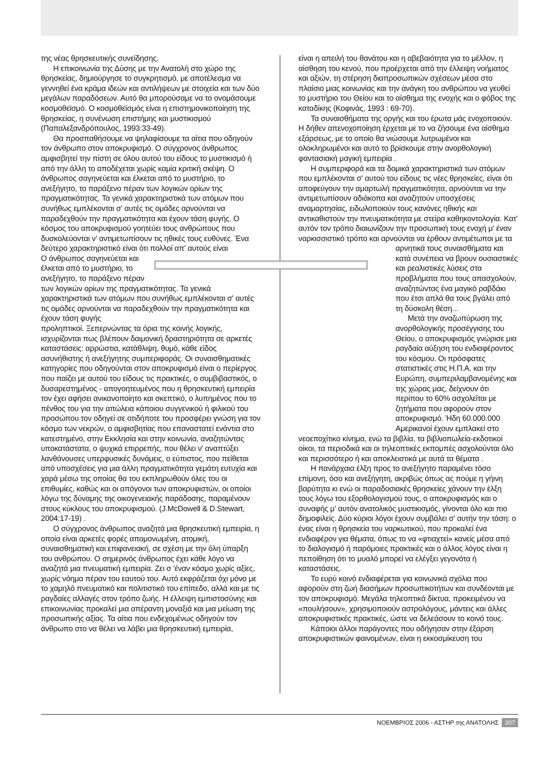της νέας θρησκευτικής συνείδησης.
Η επικοινωνία της Δύσης με την Ανατολή στο χώρο της θρησκείας, δημιούργησε το συγκρητισμό, με αποτέλεσμα να γεννηθεί ένα κράμα ιδεών και αντιλήψεων με στοιχεία και των δύο μεγάλων παραδόσεων. Αυτό θα μπορούσαμε να το ονομάσουμε κοσμοθεϊσμό. Ο κοσμοθεϊσμός είναι η επιστημονικοποίηση της θρησκείας, η συνένωση επιστήμης και μυστικισμού (Παπαλεξανδρόπουλος, 1993:33-49).
Θα προσπαθήσουμε να ψηλαφίσουμε τα αίτια που οδηγούν τον άνθρωπο στον αποκρυφισμό. Ο σύγχρονος άνθρωπος αμφισβητεί την πίστη σε όλου αυτού του είδους το μυστικισμό ή από την άλλη το αποδέχεται χωρίς καμία κριτική σκέψη. Ο άνθρωπος σαγηνεύεται και έλκεται από το μυστήριο, το ανεξήγητο, το παράξενο πέραν των λογικών ορίων της πραγματικότητας. Τα γενικά χαρακτηριστικά των ατόμων που συνήθως εμπλέκονται σ' αυτές τις ομάδες αρνούνται να παραδεχθούν την πραγματικότητα και έχουν τάση φυγής. Ο κόσμος του αποκρυφισμού γοητεύει τους ανθρώπους που δυσκολεύονται ν' αντιμετωπίσουν τις ηθικές τους ευθύνες. Ένα δεύτερο χαρακτηριστικό είναι ότι πολλοί απ' αυτούς είναι
Ο άνθρωπος σαγηνεύεται και έλκεται από το μυστήριο, το ανεξήγητο, το παράξενο πέραν των λογικών ορίων της πραγματικότητας. Τα γενικά χαρακτηριστικά των ατόμων που συνήθως εμπλέκονται σ' αυτές τις ομάδες αρνούνται να παραδεχθούν την πραγματικότητα και έχουν τάση φυγής
προληπτικοί. Ξεπερνώντας τα όρια της κοινής λογικής, ισχυρίζονται πως βλέπουν δαιμονική δραστηριότητα σε αρκετές καταστάσεις: αρρώστια, κατάθλιψη, θυμό, κάθε είδος ασυνήθιστης ή ανεξήγητης συμπεριφοράς. Οι συναισθηματικές κατηγορίες που οδηγούνται στον αποκρυφισμό είναι ο περίεργος που παίζει με αυτού του είδους τις πρακτικές, ο συμβιβαστικός, ο δυσαρεστημένος - απογοητευμένος που η θρησκευτική εμπειρία τον έχει αφήσει ανικανοποίητο και σκεπτικό, ο λυπημένος που το πένθος του για την απώλεια κάποιου συγγενικού ή φιλικού του προσώπου τον οδηγεί σε οτιδήποτε του προσφέρει γνώση για τον κόσμο των νεκρών, ο αμφισβητίας που επαναστατεί ενάντια στο κατεστημένο, στην Εκκλησία και στην κοινωνία, αναζητώντας υποκατάστατα, ο ψυχικά επιρρεπής, που θέλει ν' αναπτύξει λανθάνουσες υπερφυσικές δυνάμεις, ο εύπιστος, που πείθεται από υποσχέσεις για μια άλλη πραγματικότητα γεμάτη ευτυχία και χαρά μέσω της οποίας θα του εκπληρωθούν όλες του οι επιθυμίες, καθώς και οι απόγονοι των αποκρυφιστών, οι οποίοι λόγω της δύναμης της οικογενειακής παράδοσης, παραμένουν στους κύκλους του αποκρυφισμού. (J.McDowell & D.Stewart, 2004:17-19) .
Ο σύγχρονος άνθρωπος αναζητά μια θρησκευτική εμπειρία, η οποία είναι αρκετές φορές απομονωμένη, ατομική, συναισθηματική και επιφανειακή, σε σχέση με την όλη ύπαρξη του ανθρώπου. Ο σημερινός άνθρωπος έχει κάθε λόγο να αναζητά μια πνευματική εμπειρία. Ζει σ 'έναν κόσμο χωρίς αξίες, χωρίς νόημα πέραν του εαυτού του. Αυτό εκφράζεται όχι μόνο με το χαμηλό πνευματικό και πολιτιστικό του επίπεδο, αλλά και με τις ραγδαίες αλλαγές στον τρόπο ζωής. Η έλλειψη εμπιστοσύνης και επικοινωνίας προκαλεί μια απέραντη μοναξιά και μια μείωση της προσωπικής αξίας. Τα αίτια που ενδεχομένως οδηγούν τον άνθρωπο στο να θέλει να λάβει μια θρησκευτική εμπειρία,
είναι η απειλή του θανάτου και η αβεβαιότητα για το μέλλον, η αίσθηση του κενού, που προέρχεται από την έλλειψη νοήματος και αξιών, τη στέρηση διαπροσωπικών σχέσεων μέσα στο πλαίσιο μιας κοινωνίας και την ανάγκη του ανθρώπου να γευθεί το μυστήριο του Θείου και το αίσθημα της ενοχής και ο φόβος της καταδίκης (Κοφινάς, 1993 : 69-70).
Τα συναισθήματα της οργής και του έρωτα μάς ενοχοποιούν. Η δήθεν απενοχοποίηση έρχεται με το να ζήσουμε ένα αίσθημα εξάρσεως, με το οποίο θα νιώσουμε λυτρωμένοι και ολοκληρωμένοι και αυτό το βρίσκουμε στην ανορθολογική φαντασιακή μαγική εμπειρία .
Η συμπεριφορά και τα δομικά χαρακτηριστικά των ατόμων που εμπλέκονται σ' αυτού του είδους τις νέες θρησκείες, είναι ότι αποφεύγουν την αμαρτωλή πραγματικότητα, αρνούνται να την αντιμετωπίσουν αδιάκοπα και αναζητούν υποσχέσεις αναμαρτησίας, ειδωλοποιούν τους κανόνες ηθικής και αντικαθιστούν την πνευματικότητα με στείρα καθηκοντολογία. Κατ' αυτόν τον τρόπο διαιωνίζουν την προσωπική τους ενοχή μ' έναν ναρκισσιστικό τρόπο και αρνούνται να έρθουν αντιμέτωποι με τα αρνητικά τους συναισθήματα και κατά συνέπεια να βρουν ουσιαστικές και ρεαλιστικές λύσεις στα προβλήματα που τους απασχολούν, αναζητώντας ένα μαγικό ραβδάκι που έτσι απλά θα τους βγάλει από τη δύσκολη θέση...
Μετά την αναζωπύρωση της ανορθολογικής προσέγγισης του Θείου, ο αποκρυφισμός γνώρισε μια ραγδαία αύξηση του ενδιαφέροντος του κόσμου. Οι πρόσφατες στατιστικές στις Η.Π.Α. και την Ευρώπη, συμπεριλαμβανομένης και της χώρας μας, δείχνουν ότι περίπου το 60% ασχολείται με ζητήματα που αφορούν στον αποκρυφισμό. Ήδη 60.000.000 Αμερικανοί έχουν εμπλακεί στο νεοεποχίτικο κίνημα, ενώ τα βιβλία, τα βιβλιοπωλεία-εκδοτικοί οίκοι, τα περιοδικά και οι τηλεοπτικές εκπομπές ασχολούνται όλο και περισσότερο ή και αποκλειστικά με αυτά τα θέματα .
Η πανάρχαια έλξη προς το ανεξήγητο παραμένει τόσο επίμονη, όσο και ανεξήγητη, ακριβώς όπως ας πούμε η γήινη βαρύτητα κι ενώ οι παραδοσιακές θρησκείες χάνουν την έλξη τους λόγω του εξορθολογισμού τους, ο αποκρυφισμός και ο συναφής μ' αυτόν ανατολικός μυστικισμός, γίνονται όλο και πιο δημοφιλείς. Δύο κύριοι λόγοι έχουν συμβάλει σ' αυτήν την τάση: ο ένας είναι η θρησκεία του ναρκωτικού, που προκαλεί ένα ενδιαφέρον για θέματα, όπως το να «φτιαχτεί» κανείς μέσα από το διαλογισμό ή παρόμοιες πρακτικές και ο άλλος λόγος είναι η πεποίθηση ότι το μυαλό μπορεί να ελέγξει γεγονότα ή καταστάσεις.
Το ευρύ κοινό ενδιαφέρεται για κοινωνικά σχόλια που αφορούν στη ζωή διασήμων προσωπικοτήτων και συνδέονται με τον αποκρυφισμό. Μεγάλα τηλεοπτικά δίκτυα, προκειμένου να «πουλήσουν», χρησιμοποιούν αστρολόγους, μάντεις και άλλες αποκρυφιστικές πρακτικές, ώστε να δελεάσουν το κοινό τους.
Κάποιοι άλλοι παράγοντες που οδήγησαν στην έξαρση αποκρυφιστικών φαινομένων, είναι η εκκοσμίκευση του
ΝΟΕΜΒΡΙΟΣ 2006 - ΑΣΤΗΡ της ΑΝΑΤΟΛΗΣ 307